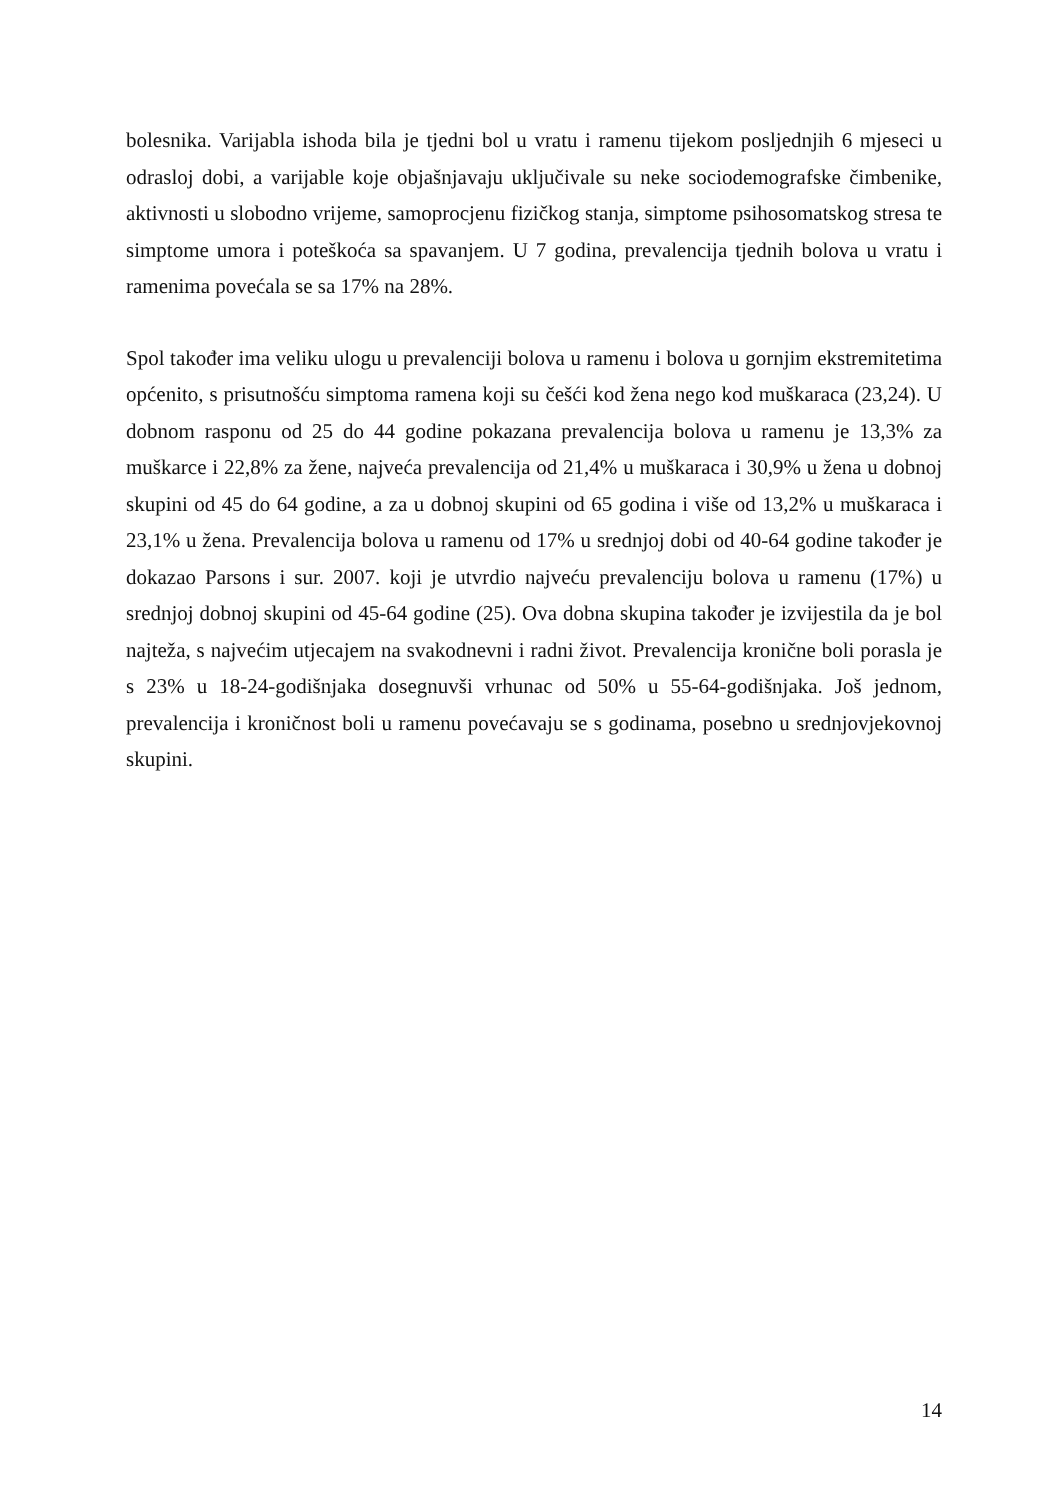bolesnika. Varijabla ishoda bila je tjedni bol u vratu i ramenu tijekom posljednjih 6 mjeseci u odrasloj dobi, a varijable koje objašnjavaju uključivale su neke sociodemografske čimbenike, aktivnosti u slobodno vrijeme, samoprocjenu fizičkog stanja, simptome psihosomatskog stresa te simptome umora i poteškoća sa spavanjem. U 7 godina, prevalencija tjednih bolova u vratu i ramenima povećala se sa 17% na 28%.
Spol također ima veliku ulogu u prevalenciji bolova u ramenu i bolova u gornjim ekstremitetima općenito, s prisutnošću simptoma ramena koji su češći kod žena nego kod muškaraca (23,24). U dobnom rasponu od 25 do 44 godine pokazana prevalencija bolova u ramenu je 13,3% za muškarce i 22,8% za žene, najveća prevalencija od 21,4% u muškaraca i 30,9% u žena u dobnoj skupini od 45 do 64 godine, a za u dobnoj skupini od 65 godina i više od 13,2% u muškaraca i 23,1% u žena. Prevalencija bolova u ramenu od 17% u srednjoj dobi od 40-64 godine također je dokazao Parsons i sur. 2007. koji je utvrdio najveću prevalenciju bolova u ramenu (17%) u srednjoj dobnoj skupini od 45-64 godine (25). Ova dobna skupina također je izvijestila da je bol najteža, s najvećim utjecajem na svakodnevni i radni život. Prevalencija kronične boli porasla je s 23% u 18-24-godišnjaka dosegnuvši vrhunac od 50% u 55-64-godišnjaka. Još jednom, prevalencija i kroničnost boli u ramenu povećavaju se s godinama, posebno u srednjovjekovnoj skupini.
14